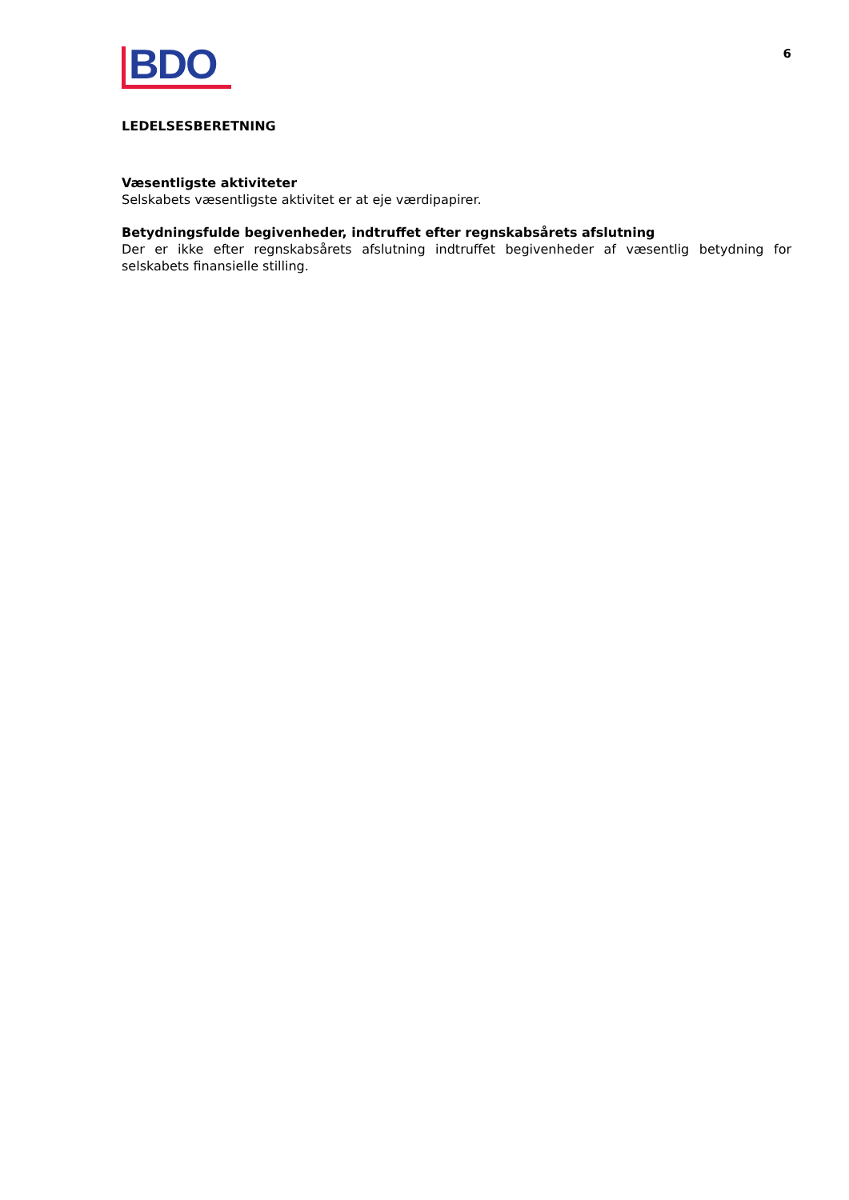BDO
6
LEDELSESBERETNING
Væsentligste aktiviteter
Selskabets væsentligste aktivitet er at eje værdipapirer.
Betydningsfulde begivenheder, indtruffet efter regnskabsårets afslutning
Der er ikke efter regnskabsårets afslutning indtruffet begivenheder af væsentlig betydning for selskabets finansielle stilling.